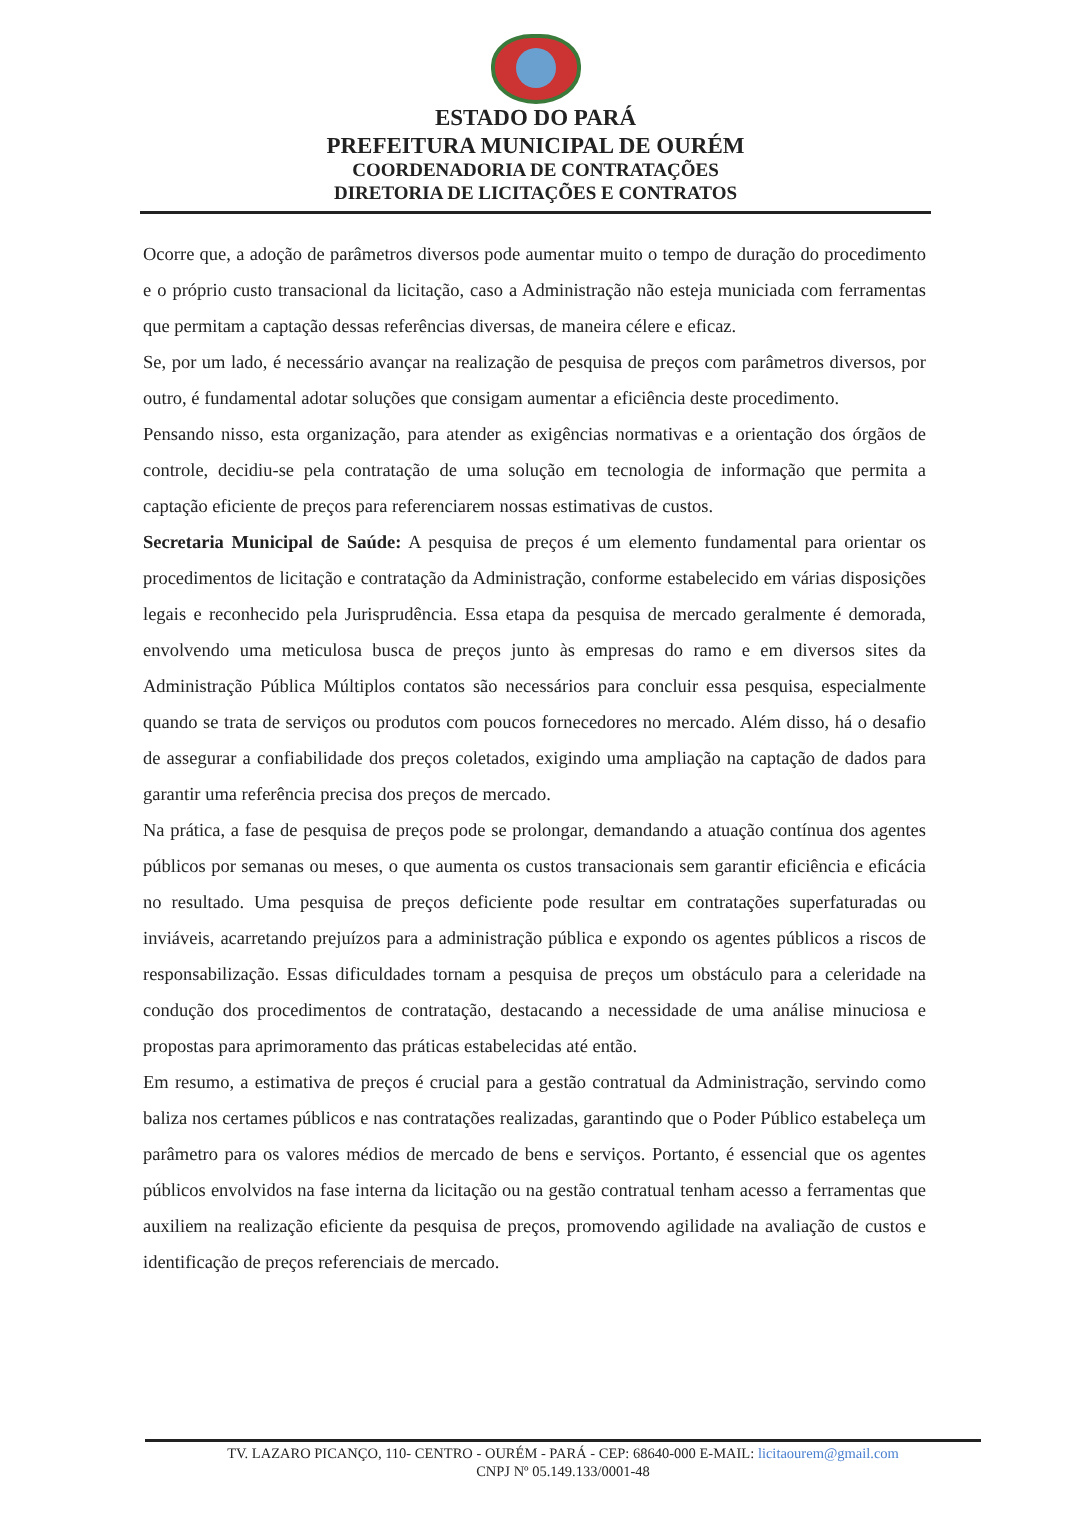ESTADO DO PARÁ
PREFEITURA MUNICIPAL DE OURÉM
COORDENADORIA DE CONTRATAÇÕES
DIRETORIA DE LICITAÇÕES E CONTRATOS
Ocorre que, a adoção de parâmetros diversos pode aumentar muito o tempo de duração do procedimento e o próprio custo transacional da licitação, caso a Administração não esteja municiada com ferramentas que permitam a captação dessas referências diversas, de maneira célere e eficaz.
Se, por um lado, é necessário avançar na realização de pesquisa de preços com parâmetros diversos, por outro, é fundamental adotar soluções que consigam aumentar a eficiência deste procedimento.
Pensando nisso, esta organização, para atender as exigências normativas e a orientação dos órgãos de controle, decidiu-se pela contratação de uma solução em tecnologia de informação que permita a captação eficiente de preços para referenciarem nossas estimativas de custos.
Secretaria Municipal de Saúde: A pesquisa de preços é um elemento fundamental para orientar os procedimentos de licitação e contratação da Administração, conforme estabelecido em várias disposições legais e reconhecido pela Jurisprudência. Essa etapa da pesquisa de mercado geralmente é demorada, envolvendo uma meticulosa busca de preços junto às empresas do ramo e em diversos sites da Administração Pública Múltiplos contatos são necessários para concluir essa pesquisa, especialmente quando se trata de serviços ou produtos com poucos fornecedores no mercado. Além disso, há o desafio de assegurar a confiabilidade dos preços coletados, exigindo uma ampliação na captação de dados para garantir uma referência precisa dos preços de mercado.
Na prática, a fase de pesquisa de preços pode se prolongar, demandando a atuação contínua dos agentes públicos por semanas ou meses, o que aumenta os custos transacionais sem garantir eficiência e eficácia no resultado. Uma pesquisa de preços deficiente pode resultar em contratações superfaturadas ou inviáveis, acarretando prejuízos para a administração pública e expondo os agentes públicos a riscos de responsabilização. Essas dificuldades tornam a pesquisa de preços um obstáculo para a celeridade na condução dos procedimentos de contratação, destacando a necessidade de uma análise minuciosa e propostas para aprimoramento das práticas estabelecidas até então.
Em resumo, a estimativa de preços é crucial para a gestão contratual da Administração, servindo como baliza nos certames públicos e nas contratações realizadas, garantindo que o Poder Público estabeleça um parâmetro para os valores médios de mercado de bens e serviços. Portanto, é essencial que os agentes públicos envolvidos na fase interna da licitação ou na gestão contratual tenham acesso a ferramentas que auxiliem na realização eficiente da pesquisa de preços, promovendo agilidade na avaliação de custos e identificação de preços referenciais de mercado.
TV. LAZARO PICANÇO, 110- CENTRO - OURÉM - PARÁ - CEP: 68640-000 E-MAIL: licitaourem@gmail.com
CNPJ Nº 05.149.133/0001-48